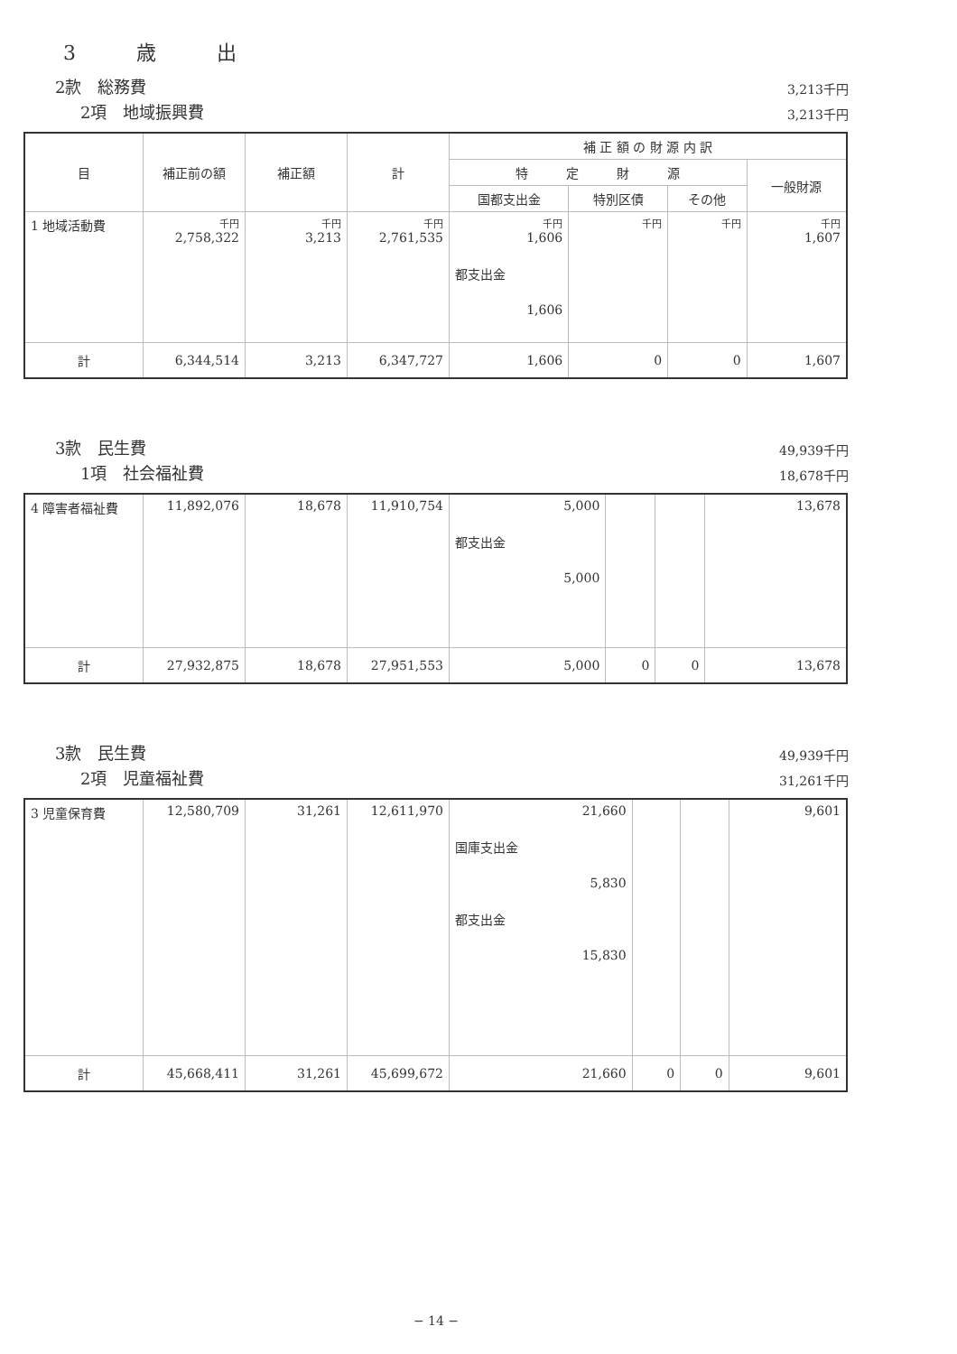3 歳 出
2款　総務費 3,213千円
2項　地域振興費 3,213千円
| 目 | 補正前の額 | 補正額 | 計 | 補 正 額 の 財 源 内 訳 | | | |
| --- | --- | --- | --- | --- | --- | --- | --- |
| | | | | 特 定 財 源 | | | 一般財源 |
| | | | | 国都支出金 | 特別区債 | その他 | |
| 1 地域活動費 | 千円 2,758,322 | 千円 3,213 | 千円 2,761,535 | 千円 1,606 都支出金 1,606 | 千円 | 千円 | 千円 1,607 |
| 計 | 6,344,514 | 3,213 | 6,347,727 | 1,606 | 0 | 0 | 1,607 |
3款　民生費 49,939千円
1項　社会福祉費 18,678千円
| 4 障害者福祉費 | 11,892,076 | 18,678 | 11,910,754 | 5,000 都支出金 5,000 | | | 13,678 |
| 計 | 27,932,875 | 18,678 | 27,951,553 | 5,000 | 0 | 0 | 13,678 |
3款　民生費 49,939千円
2項　児童福祉費 31,261千円
| 3 児童保育費 | 12,580,709 | 31,261 | 12,611,970 | 21,660 国庫支出金 5,830 都支出金 15,830 | | | 9,601 |
| 計 | 45,668,411 | 31,261 | 45,699,672 | 21,660 | 0 | 0 | 9,601 |
− 14 −